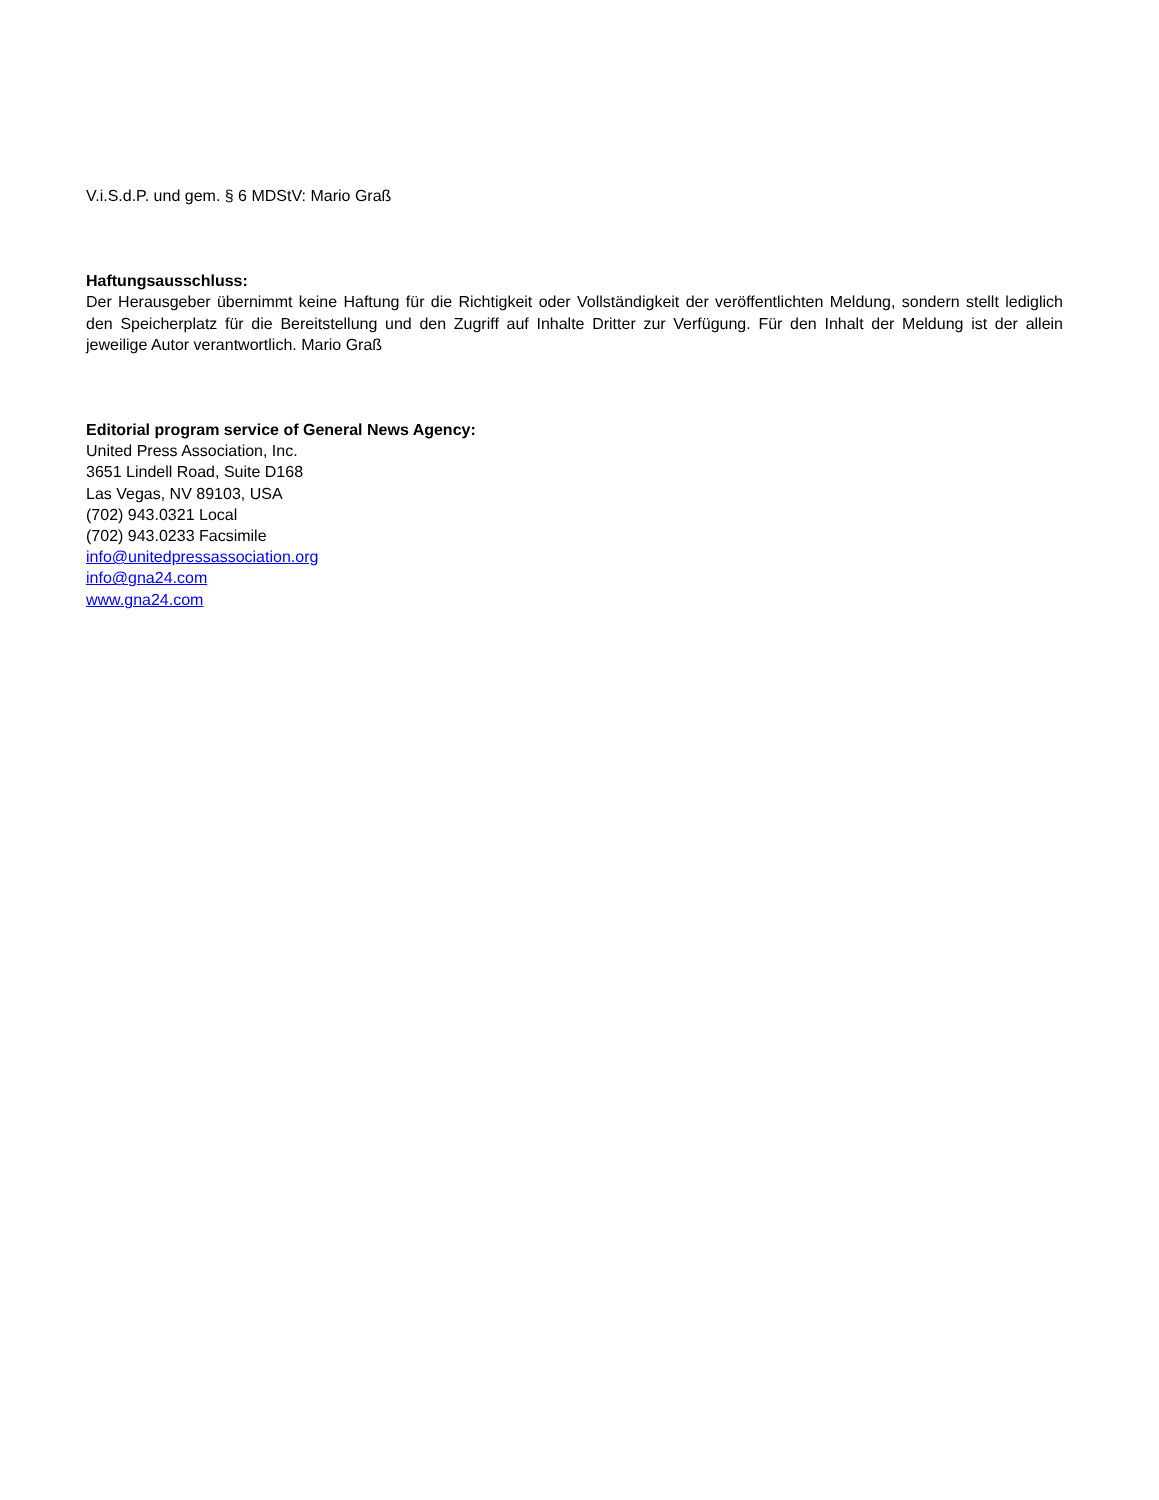V.i.S.d.P. und gem. § 6 MDStV: Mario Graß
Haftungsausschluss:
Der Herausgeber übernimmt keine Haftung für die Richtigkeit oder Vollständigkeit der veröffentlichten Meldung, sondern stellt lediglich den Speicherplatz für die Bereitstellung und den Zugriff auf Inhalte Dritter zur Verfügung. Für den Inhalt der Meldung ist der allein jeweilige Autor verantwortlich. Mario Graß
Editorial program service of General News Agency:
United Press Association, Inc.
3651 Lindell Road, Suite D168
Las Vegas, NV 89103, USA
(702) 943.0321 Local
(702) 943.0233 Facsimile
info@unitedpressassociation.org
info@gna24.com
www.gna24.com